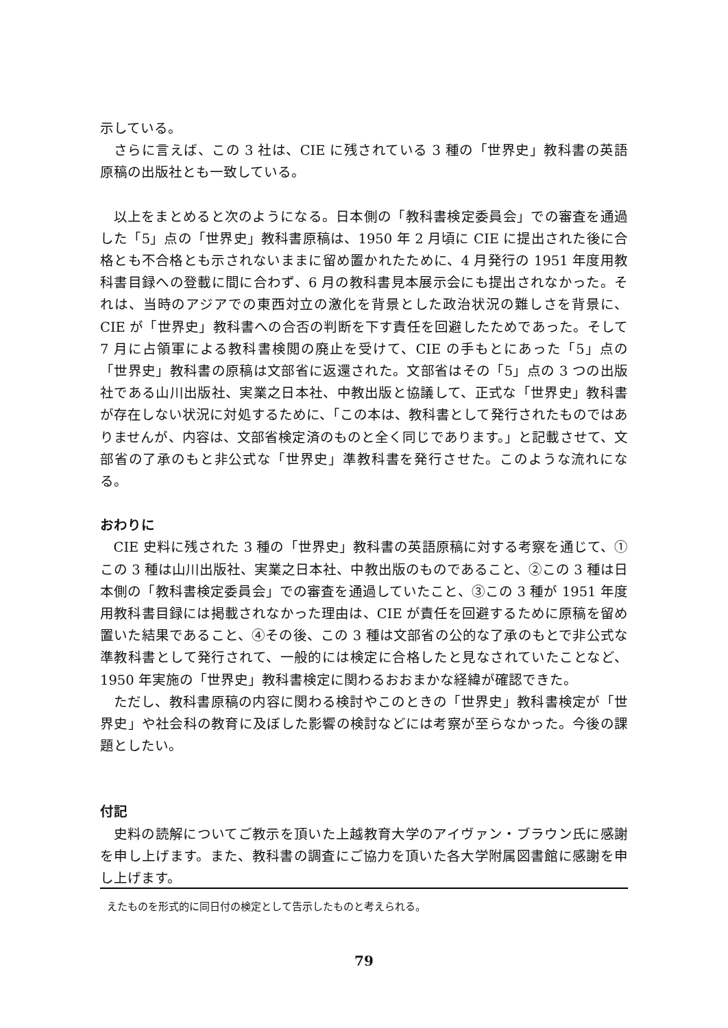示している。
さらに言えば、この 3 社は、CIE に残されている 3 種の「世界史」教科書の英語原稿の出版社とも一致している。
以上をまとめると次のようになる。日本側の「教科書検定委員会」での審査を通過した「5」点の「世界史」教科書原稿は、1950 年 2 月頃に CIE に提出された後に合格とも不合格とも示されないままに留め置かれたために、4 月発行の 1951 年度用教科書目録への登載に間に合わず、6 月の教科書見本展示会にも提出されなかった。それは、当時のアジアでの東西対立の激化を背景とした政治状況の難しさを背景に、CIE が「世界史」教科書への合否の判断を下す責任を回避したためであった。そして 7 月に占領軍による教科書検閲の廃止を受けて、CIE の手もとにあった「5」点の「世界史」教科書の原稿は文部省に返還された。文部省はその「5」点の 3 つの出版社である山川出版社、実業之日本社、中教出版と協議して、正式な「世界史」教科書が存在しない状況に対処するために、「この本は、教科書として発行されたものではありませんが、内容は、文部省検定済のものと全く同じであります。」と記載させて、文部省の了承のもと非公式な「世界史」準教科書を発行させた。このような流れになる。
おわりに
CIE 史料に残された 3 種の「世界史」教科書の英語原稿に対する考察を通じて、①この 3 種は山川出版社、実業之日本社、中教出版のものであること、②この 3 種は日本側の「教科書検定委員会」での審査を通過していたこと、③この 3 種が 1951 年度用教科書目録には掲載されなかった理由は、CIE が責任を回避するために原稿を留め置いた結果であること、④その後、この 3 種は文部省の公的な了承のもとで非公式な準教科書として発行されて、一般的には検定に合格したと見なされていたことなど、1950 年実施の「世界史」教科書検定に関わるおおまかな経緯が確認できた。
ただし、教科書原稿の内容に関わる検討やこのときの「世界史」教科書検定が「世界史」や社会科の教育に及ぼした影響の検討などには考察が至らなかった。今後の課題としたい。
付記
史料の読解についてご教示を頂いた上越教育大学のアイヴァン・ブラウン氏に感謝を申し上げます。また、教科書の調査にご協力を頂いた各大学附属図書館に感謝を申し上げます。
えたものを形式的に同日付の検定として告示したものと考えられる。
79